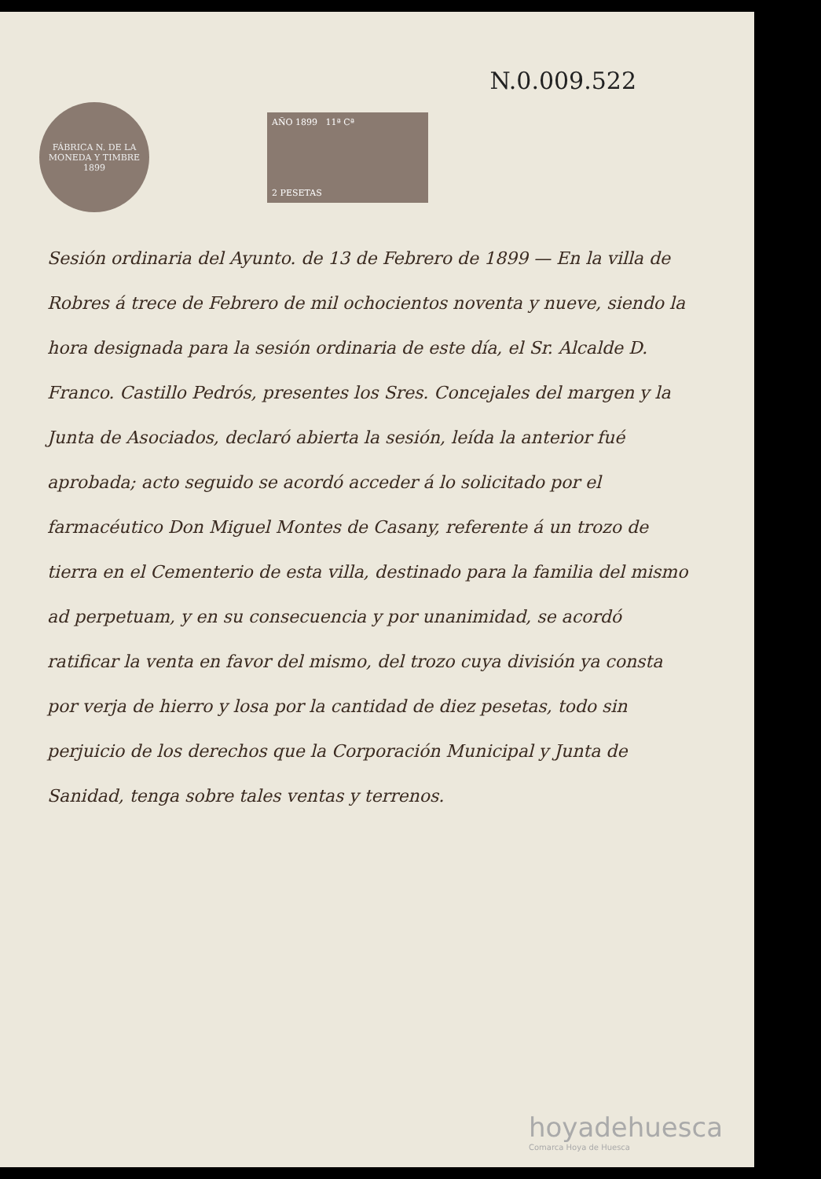N.0.009.522
FÁBRICA N. DE LA MONEDA Y TIMBRE
1899
AÑO 1899 11ª Cª
2 PESETAS
Sesión ordinaria del Ayunto. de 13 de Febrero de 1899 — En la villa de Robres á trece de Febrero de mil ochocientos noventa y nueve, siendo la hora designada para la sesión ordinaria de este día, el Sr. Alcalde D. Franco. Castillo Pedrós, presentes los Sres. Concejales del margen y la Junta de Asociados, declaró abierta la sesión, leída la anterior fué aprobada; acto seguido se acordó acceder á lo solicitado por el farmacéutico Don Miguel Montes de Casany, referente á un trozo de tierra en el Cementerio de esta villa, destinado para la familia del mismo ad perpetuam, y en su consecuencia y por unanimidad, se acordó ratificar la venta en favor del mismo, del trozo cuya división ya consta por verja de hierro y losa por la cantidad de diez pesetas, todo sin perjuicio de los derechos que la Corporación Municipal y Junta de Sanidad, tenga sobre tales ventas y terrenos.
hoyadehuesca
Comarca Hoya de Huesca